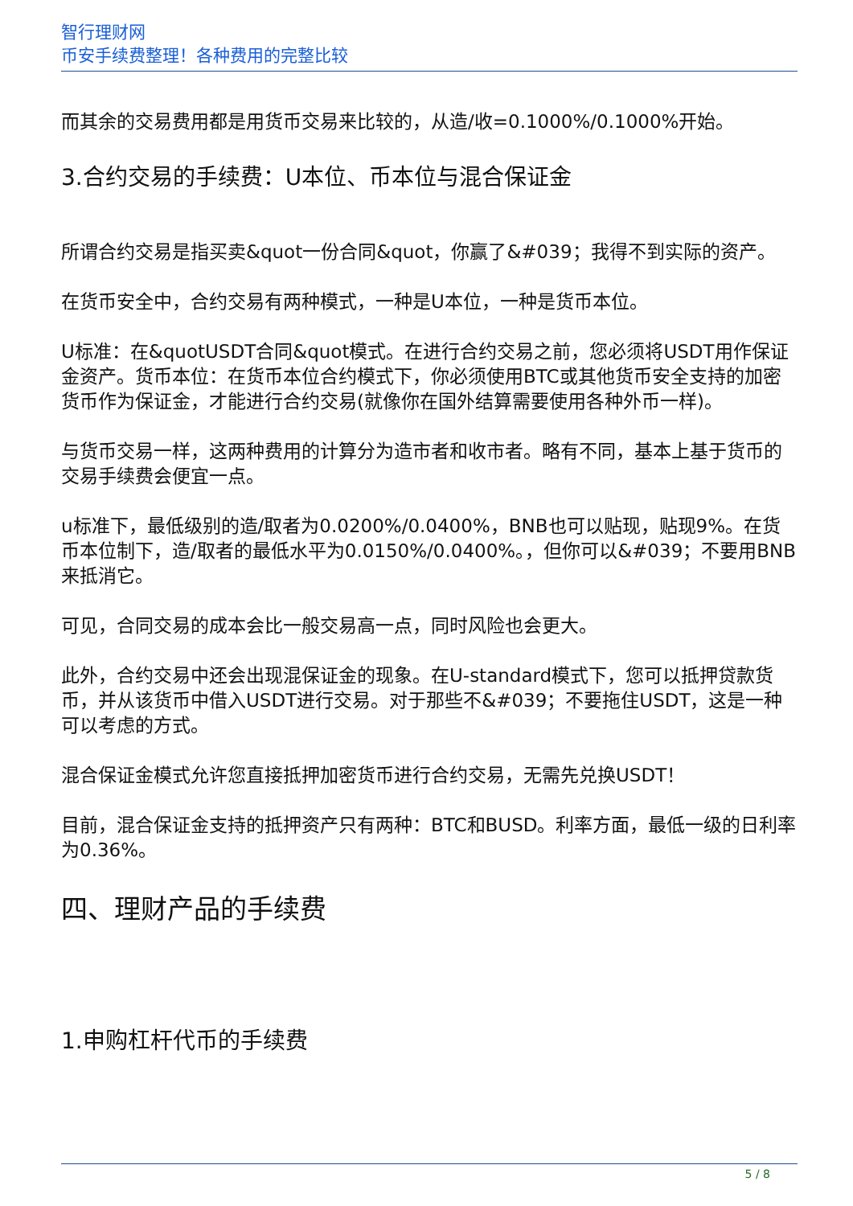智行理财网
币安手续费整理！各种费用的完整比较
而其余的交易费用都是用货币交易来比较的，从造/收=0.1000%/0.1000%开始。
3.合约交易的手续费：U本位、币本位与混合保证金
所谓合约交易是指买卖&quot一份合同&quot，你赢了&#039；我得不到实际的资产。
在货币安全中，合约交易有两种模式，一种是U本位，一种是货币本位。
U标准：在&quotUSDT合同&quot模式。在进行合约交易之前，您必须将USDT用作保证金资产。货币本位：在货币本位合约模式下，你必须使用BTC或其他货币安全支持的加密货币作为保证金，才能进行合约交易(就像你在国外结算需要使用各种外币一样)。
与货币交易一样，这两种费用的计算分为造市者和收市者。略有不同，基本上基于货币的交易手续费会便宜一点。
u标准下，最低级别的造/取者为0.0200%/0.0400%，BNB也可以贴现，贴现9%。在货币本位制下，造/取者的最低水平为0.0150%/0.0400%。，但你可以&#039；不要用BNB来抵消它。
可见，合同交易的成本会比一般交易高一点，同时风险也会更大。
此外，合约交易中还会出现混保证金的现象。在U-standard模式下，您可以抵押贷款货币，并从该货币中借入USDT进行交易。对于那些不&#039；不要拖住USDT，这是一种可以考虑的方式。
混合保证金模式允许您直接抵押加密货币进行合约交易，无需先兑换USDT！
目前，混合保证金支持的抵押资产只有两种：BTC和BUSD。利率方面，最低一级的日利率为0.36%。
四、理财产品的手续费
1.申购杠杆代币的手续费
5 / 8